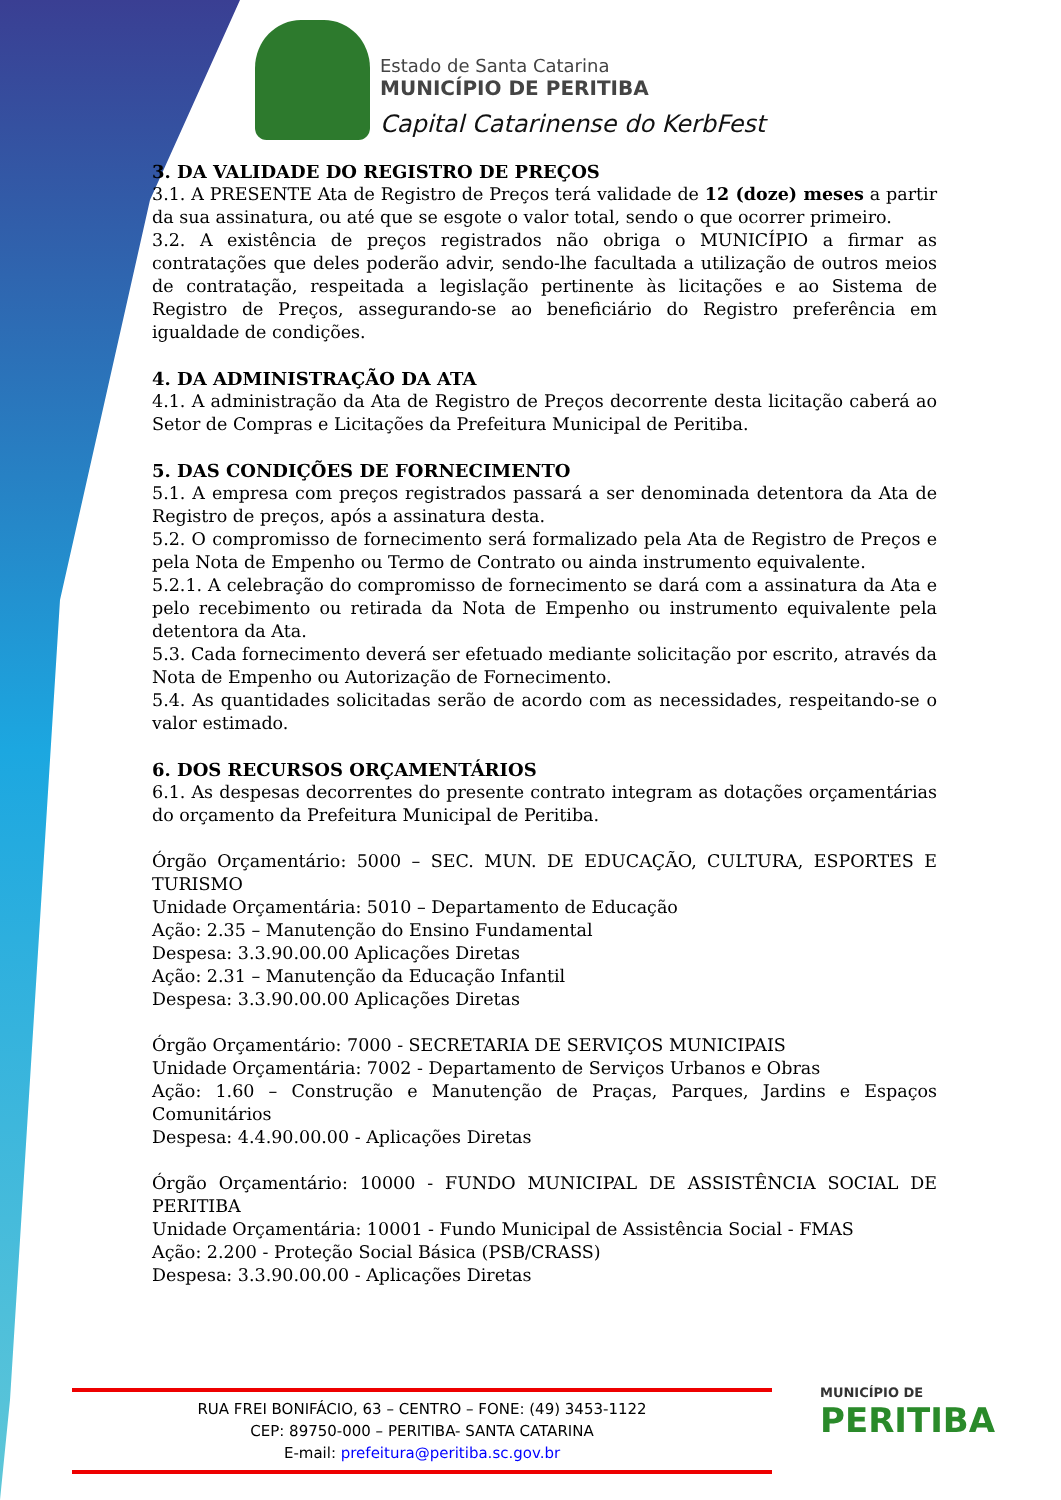Estado de Santa Catarina
MUNICÍPIO DE PERITIBA
Capital Catarinense do KerbFest
3. DA VALIDADE DO REGISTRO DE PREÇOS
3.1. A PRESENTE Ata de Registro de Preços terá validade de 12 (doze) meses a partir da sua assinatura, ou até que se esgote o valor total, sendo o que ocorrer primeiro.
3.2. A existência de preços registrados não obriga o MUNICÍPIO a firmar as contratações que deles poderão advir, sendo-lhe facultada a utilização de outros meios de contratação, respeitada a legislação pertinente às licitações e ao Sistema de Registro de Preços, assegurando-se ao beneficiário do Registro preferência em igualdade de condições.
4. DA ADMINISTRAÇÃO DA ATA
4.1. A administração da Ata de Registro de Preços decorrente desta licitação caberá ao Setor de Compras e Licitações da Prefeitura Municipal de Peritiba.
5. DAS CONDIÇÕES DE FORNECIMENTO
5.1. A empresa com preços registrados passará a ser denominada detentora da Ata de Registro de preços, após a assinatura desta.
5.2. O compromisso de fornecimento será formalizado pela Ata de Registro de Preços e pela Nota de Empenho ou Termo de Contrato ou ainda instrumento equivalente.
5.2.1. A celebração do compromisso de fornecimento se dará com a assinatura da Ata e pelo recebimento ou retirada da Nota de Empenho ou instrumento equivalente pela detentora da Ata.
5.3. Cada fornecimento deverá ser efetuado mediante solicitação por escrito, através da Nota de Empenho ou Autorização de Fornecimento.
5.4. As quantidades solicitadas serão de acordo com as necessidades, respeitando-se o valor estimado.
6. DOS RECURSOS ORÇAMENTÁRIOS
6.1. As despesas decorrentes do presente contrato integram as dotações orçamentárias do orçamento da Prefeitura Municipal de Peritiba.
Órgão Orçamentário: 5000 – SEC. MUN. DE EDUCAÇÃO, CULTURA, ESPORTES E TURISMO
Unidade Orçamentária: 5010 – Departamento de Educação
Ação: 2.35 – Manutenção do Ensino Fundamental
Despesa: 3.3.90.00.00 Aplicações Diretas
Ação: 2.31 – Manutenção da Educação Infantil
Despesa: 3.3.90.00.00 Aplicações Diretas
Órgão Orçamentário: 7000 - SECRETARIA DE SERVIÇOS MUNICIPAIS
Unidade Orçamentária: 7002 - Departamento de Serviços Urbanos e Obras
Ação: 1.60 – Construção e Manutenção de Praças, Parques, Jardins e Espaços Comunitários
Despesa: 4.4.90.00.00 - Aplicações Diretas
Órgão Orçamentário: 10000 - FUNDO MUNICIPAL DE ASSISTÊNCIA SOCIAL DE PERITIBA
Unidade Orçamentária: 10001 - Fundo Municipal de Assistência Social - FMAS
Ação: 2.200 - Proteção Social Básica (PSB/CRASS)
Despesa: 3.3.90.00.00 - Aplicações Diretas
RUA FREI BONIFÁCIO, 63 – CENTRO – FONE: (49) 3453-1122
CEP: 89750-000 – PERITIBA- SANTA CATARINA
E-mail: prefeitura@peritiba.sc.gov.br
MUNICÍPIO DE
PERITIBA